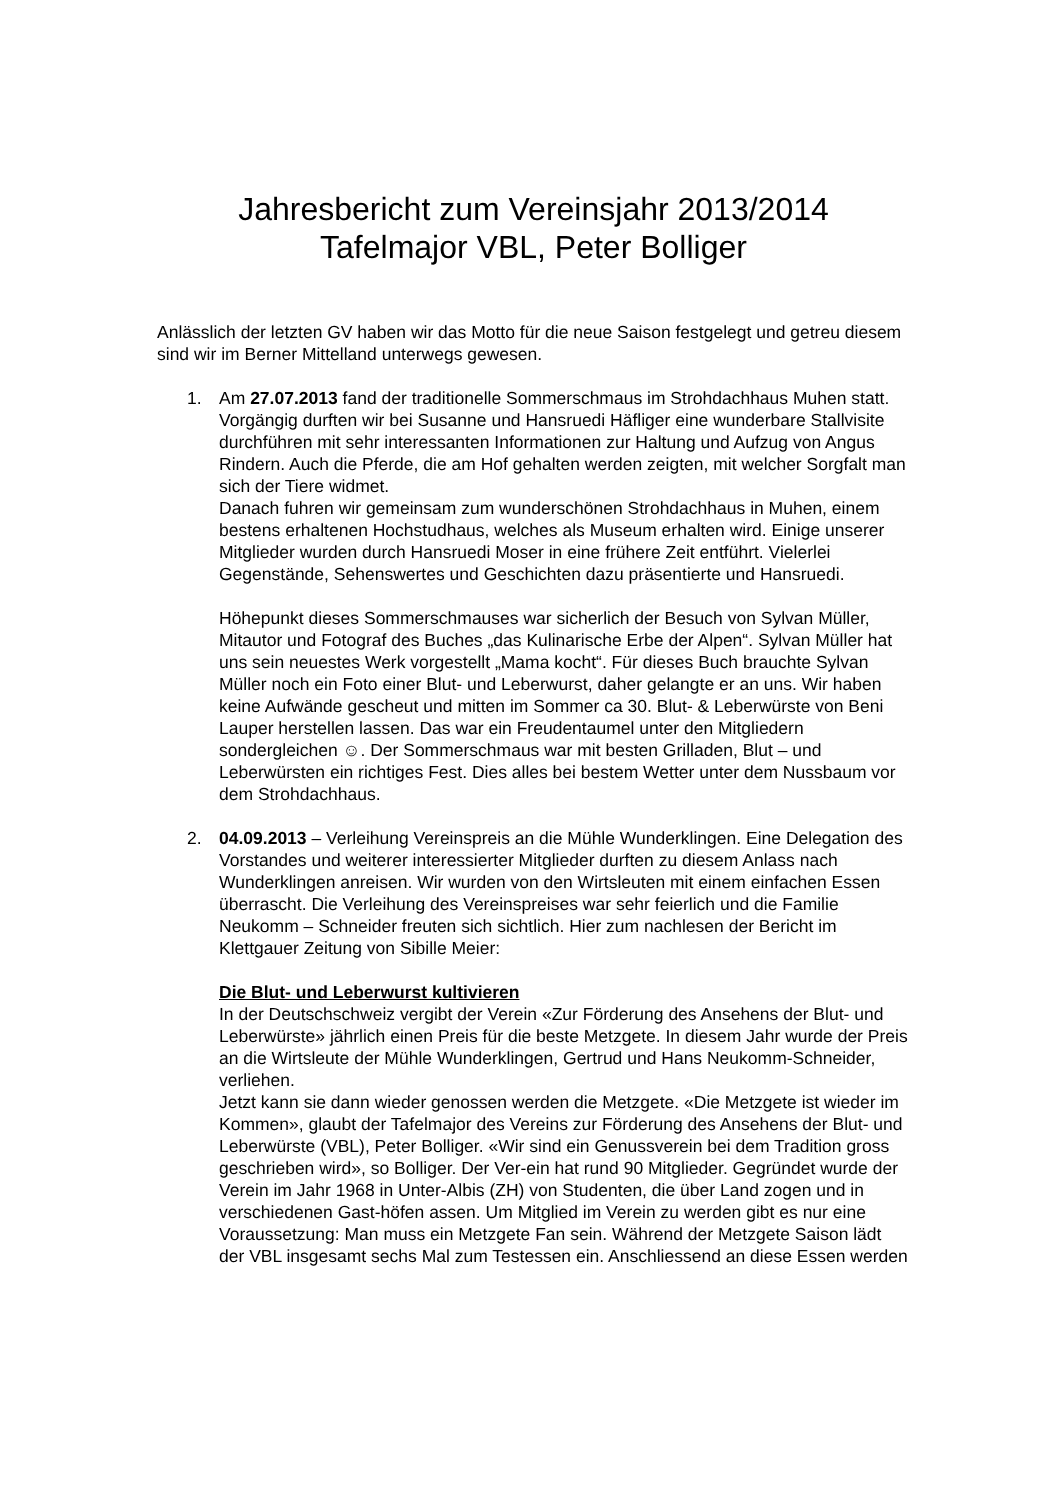Jahresbericht zum Vereinsjahr 2013/2014
Tafelmajor VBL, Peter Bolliger
Anlässlich der letzten GV haben wir das Motto für die neue Saison festgelegt und getreu diesem sind wir im Berner Mittelland unterwegs gewesen.
1. Am 27.07.2013 fand der traditionelle Sommerschmaus im Strohdachhaus Muhen statt. Vorgängig durften wir bei Susanne und Hansruedi Häfliger eine wunderbare Stallvisite durchführen mit sehr interessanten Informationen zur Haltung und Aufzug von Angus Rindern. Auch die Pferde, die am Hof gehalten werden zeigten, mit welcher Sorgfalt man sich der Tiere widmet.
Danach fuhren wir gemeinsam zum wunderschönen Strohdachhaus in Muhen, einem bestens erhaltenen Hochstudhaus, welches als Museum erhalten wird. Einige unserer Mitglieder wurden durch Hansruedi Moser in eine frühere Zeit entführt. Vielerlei Gegenstände, Sehenswertes und Geschichten dazu präsentierte und Hansruedi.
Höhepunkt dieses Sommerschmauses war sicherlich der Besuch von Sylvan Müller, Mitautor und Fotograf des Buches „das Kulinarische Erbe der Alpen“. Sylvan Müller hat uns sein neuestes Werk vorgestellt „Mama kocht“. Für dieses Buch brauchte Sylvan Müller noch ein Foto einer Blut- und Leberwurst, daher gelangte er an uns. Wir haben keine Aufwände gescheut und mitten im Sommer ca 30. Blut- & Leberwürste von Beni Lauper herstellen lassen. Das war ein Freudentaumel unter den Mitgliedern sondergleichen ☺. Der Sommerschmaus war mit besten Grilladen, Blut – und Leberwürsten ein richtiges Fest. Dies alles bei bestem Wetter unter dem Nussbaum vor dem Strohdachhaus.
2. 04.09.2013 – Verleihung Vereinspreis an die Mühle Wunderklingen. Eine Delegation des Vorstandes und weiterer interessierter Mitglieder durften zu diesem Anlass nach Wunderklingen anreisen. Wir wurden von den Wirtsleuten mit einem einfachen Essen überrascht. Die Verleihung des Vereinspreises war sehr feierlich und die Familie Neukomm – Schneider freuten sich sichtlich. Hier zum nachlesen der Bericht im Klettgauer Zeitung von Sibille Meier:
Die Blut- und Leberwurst kultivieren
In der Deutschschweiz vergibt der Verein «Zur Förderung des Ansehens der Blut- und Leberwürste» jährlich einen Preis für die beste Metzgete. In diesem Jahr wurde der Preis an die Wirtsleute der Mühle Wunderklingen, Gertrud und Hans Neukomm-Schneider, verliehen.
Jetzt kann sie dann wieder genossen werden die Metzgete. «Die Metzgete ist wieder im Kommen», glaubt der Tafelmajor des Vereins zur Förderung des Ansehens der Blut- und Leberwürste (VBL), Peter Bolliger. «Wir sind ein Genussverein bei dem Tradition gross geschrieben wird», so Bolliger. Der Ver-ein hat rund 90 Mitglieder. Gegründet wurde der Verein im Jahr 1968 in Unter-Albis (ZH) von Studenten, die über Land zogen und in verschiedenen Gast-höfen assen. Um Mitglied im Verein zu werden gibt es nur eine Voraussetzung: Man muss ein Metzgete Fan sein. Während der Metzgete Saison lädt der VBL insgesamt sechs Mal zum Testessen ein. Anschliessend an diese Essen werden